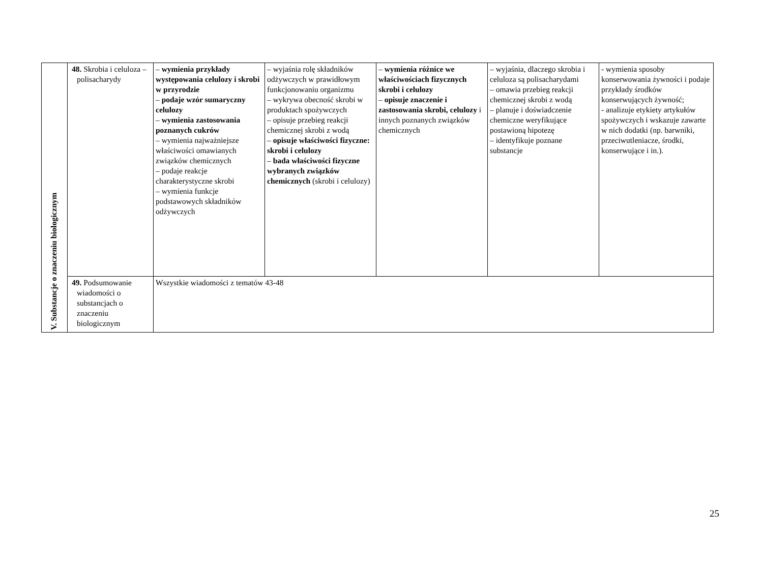| V. Substancje o znaczeniu biologicznym | 48. Skrobia i celuloza – polisacharydy | – wymienia przykłady występowania celulozy i skrobi w przyrodzie – podaje wzór sumaryczny celulozy – wymienia zastosowania poznanych cukrów – wymienia najważniejsze właściwości omawianych związków chemicznych – podaje reakcje charakterystyczne skrobi – wymienia funkcje podstawowych składników odżywczych | – wyjaśnia rolę składników odżywczych w prawidłowym funkcjonowaniu organizmu – wykrywa obecność skrobi w produktach spożywczych – opisuje przebieg reakcji chemicznej skrobi z wodą – opisuje właściwości fizyczne: skrobi i celulozy – bada właściwości fizyczne wybranych związków chemicznych (skrobi i celulozy) | – wymienia różnice we właściwościach fizycznych skrobi i celulozy – opisuje znaczenie i zastosowania skrobi, celulozy i innych poznanych związków chemicznych | – wyjaśnia, dlaczego skrobia i celuloza są polisacharydami – omawia przebieg reakcji chemicznej skrobi z wodą – planuje i doświadczenie chemiczne weryfikujące postawioną hipotezę – identyfikuje poznane substancje | - wymienia sposoby konserwowania żywności i podaje przykłady środków konserwujących żywność; - analizuje etykiety artykułów spożywczych i wskazuje zawarte w nich dodatki (np. barwniki, przeciwutleniacze, środki, konserwujące i in.). |
| | 49. Podsumowanie wiadomości o substancjach o znaczeniu biologicznym | Wszystkie wiadomości z tematów 43-48 | | | | |
25